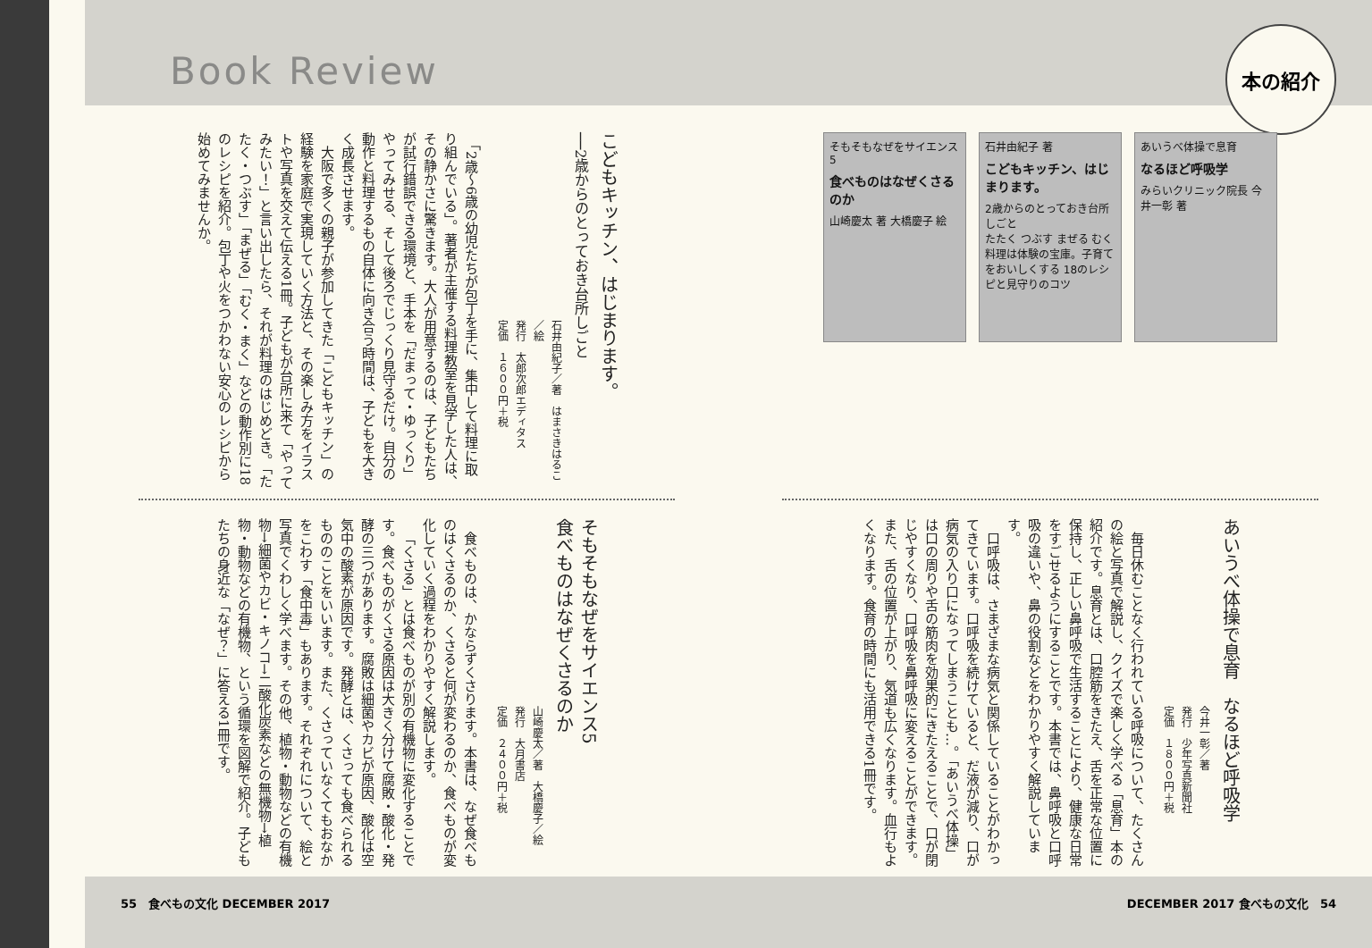本の紹介
そもそもなぜをサイエンス 5
食べものはなぜくさるのか
山崎慶太 著 大橋慶子 絵
石井由紀子 著
こどもキッチン、はじまります。
2歳からのとっておき台所しごと
たたく つぶす まぜる むく
料理は体験の宝庫。子育てをおいしくする 18のレシピと見守りのコツ
あいうべ体操で息育
なるほど呼吸学
みらいクリニック院長 今井一彰 著
あいうべ体操で息育　なるほど呼吸学
今井一彰／著
発行　少年写真新聞社
定価　１８００円＋税
毎日休むことなく行われている呼吸について、たくさんの絵と写真で解説し、クイズで楽しく学べる「息育」本の紹介です。息育とは、口腔筋をきたえ、舌を正常な位置に保持し、正しい鼻呼吸で生活することにより、健康な日常をすごせるようにすることです。本書では、鼻呼吸と口呼吸の違いや、鼻の役割などをわかりやすく解説しています。
口呼吸は、さまざまな病気と関係していることがわかってきています。口呼吸を続けていると、だ液が減り、口が病気の入り口になってしまうことも…。「あいうべ体操」は口の周りや舌の筋肉を効果的にきたえることで、口が閉じやすくなり、口呼吸を鼻呼吸に変えることができます。また、舌の位置が上がり、気道も広くなります。血行もよくなります。食育の時間にも活用できる1冊です。
DECEMBER 2017 食べもの文化　54
Book Review
こどもキッチン、はじまります。
──2歳からのとっておき台所しごと
石井由紀子／著　はまさきはるこ／絵
発行　太郎次郎エディタス
定価　１６００円＋税
「2歳～6歳の幼児たちが包丁を手に、集中して料理に取り組んでいる」。著者が主催する料理教室を見学した人は、その静かさに驚きます。大人が用意するのは、子どもたちが試行錯誤できる環境と、手本を「だまって・ゆっくり」やってみせる、そして後ろでじっくり見守るだけ。自分の動作と料理するもの自体に向き合う時間は、子どもを大きく成長させます。
大阪で多くの親子が参加してきた「こどもキッチン」の経験を家庭で実現していく方法と、その楽しみ方をイラストや写真を交えて伝える1冊。子どもが台所に来て「やってみたい！」と言い出したら、それが料理のはじめどき。「たたく・つぶす」「まぜる」「むく・まく」などの動作別に18のレシピを紹介。包丁や火をつかわない安心のレシピから始めてみませんか。
そもそもなぜをサイエンス5
食べものはなぜくさるのか
山崎慶太／著　大橋慶子／絵
発行　大月書店
定価　２４００円＋税
食べものは、かならずくさります。本書は、なぜ食べものはくさるのか、くさると何が変わるのか、食べものが変化していく過程をわかりやすく解説します。
「くさる」とは食べものが別の有機物に変化することです。食べものがくさる原因は大きく分けて腐敗・酸化・発酵の三つがあります。腐敗は細菌やカビが原因、酸化は空気中の酸素が原因です。発酵とは、くさっても食べられるもののことをいいます。また、くさっていなくてもおなかをこわす「食中毒」もあります。それぞれについて、絵と写真でくわしく学べます。その他、植物・動物などの有機物→細菌やカビ・キノコ→二酸化炭素などの無機物→植物・動物などの有機物、という循環を図解で紹介。子どもたちの身近な「なぜ？」に答える1冊です。
55　食べもの文化 DECEMBER 2017